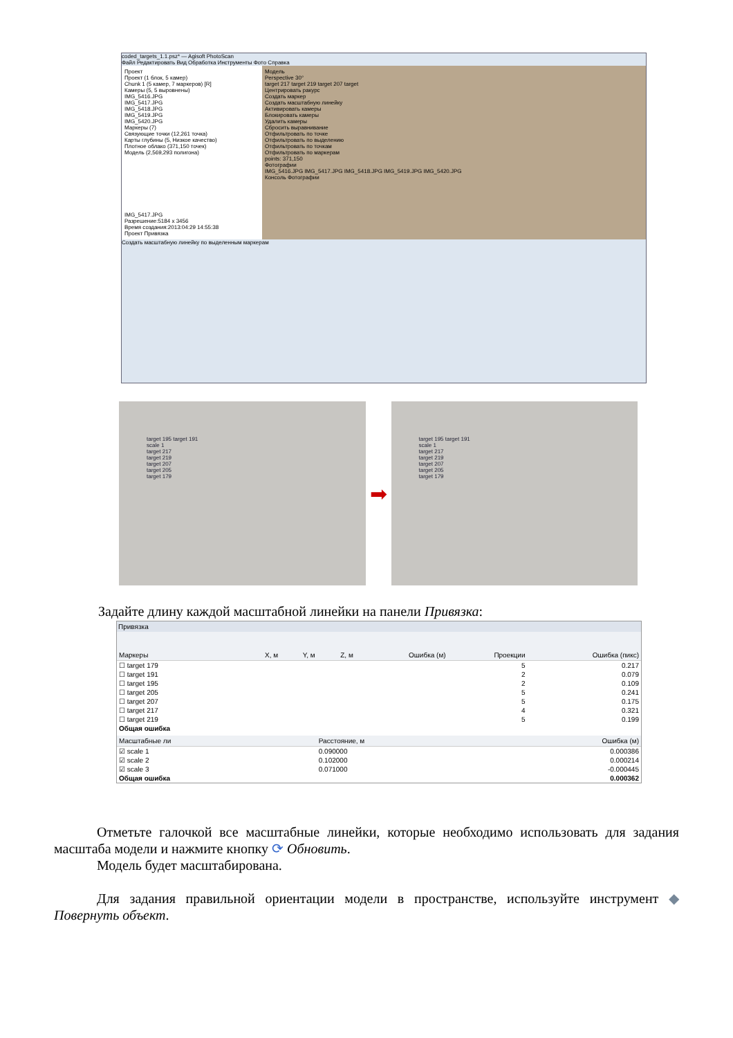coded_targets_1.1.psz* — Agisoft PhotoScan
Файл Редактировать Вид Обработка Инструменты Фото Справка
Проект
Проект (1 блок, 5 камер)
Chunk 1 (5 камер, 7 маркеров) [R]
Камеры (5, 5 выровнены)
IMG_5416.JPG
IMG_5417.JPG
IMG_5418.JPG
IMG_5419.JPG
IMG_5420.JPG
Маркеры (7)
Связующие точки (12,261 точка)
Карты глубины (5, Низкое качество)
Плотное облако (371,150 точек)
Модель (2,569,293 полигона)
IMG_5417.JPG
Разрешение:5184 x 3456
Время создания:2013:04:29 14:55:38
Проект Привязка
Модель
Perspective 30°
target 217 target 219 target 207 target
Центрировать ракурс
Создать маркер
Создать масштабную линейку
Активировать камеры
Блокировать камеры
Удалить камеры
Сбросить выравнивание
Отфильтровать по точке
Отфильтровать по выделению
Отфильтровать по точкам
Отфильтровать по маркерам
points: 371,150
Фотографии
IMG_5416.JPG IMG_5417.JPG IMG_5418.JPG IMG_5419.JPG IMG_5420.JPG
Консоль Фотографии
Создать масштабную линейку по выделенным маркерам
target 195 target 191
scale 1
target 217
target 219
target 207
target 205
target 179
➡
target 195 target 191
scale 1
target 217
target 219
target 207
target 205
target 179
Задайте длину каждой масштабной линейки на панели Привязка:
Привязка
| Маркеры | X, м | Y, м | Z, м | Ошибка (м) | Проекции | Ошибка (пикс) |
| --- | --- | --- | --- | --- | --- | --- |
| ☐ target 179 | | | | | 5 | 0.217 |
| ☐ target 191 | | | | | 2 | 0.079 |
| ☐ target 195 | | | | | 2 | 0.109 |
| ☐ target 205 | | | | | 5 | 0.241 |
| ☐ target 207 | | | | | 5 | 0.175 |
| ☐ target 217 | | | | | 4 | 0.321 |
| ☐ target 219 | | | | | 5 | 0.199 |
| Общая ошибка | | | | | | |
| Масштабные ли | Расстояние, м | Ошибка (м) |
| --- | --- | --- |
| ☑ scale 1 | 0.090000 | 0.000386 |
| ☑ scale 2 | 0.102000 | 0.000214 |
| ☑ scale 3 | 0.071000 | -0.000445 |
| Общая ошибка | | 0.000362 |
Отметьте галочкой все масштабные линейки, которые необходимо использовать для задания масштаба модели и нажмите кнопку ⟳ Обновить.
Модель будет масштабирована.
Для задания правильной ориентации модели в пространстве, используйте инструмент ◆ Повернуть объект.